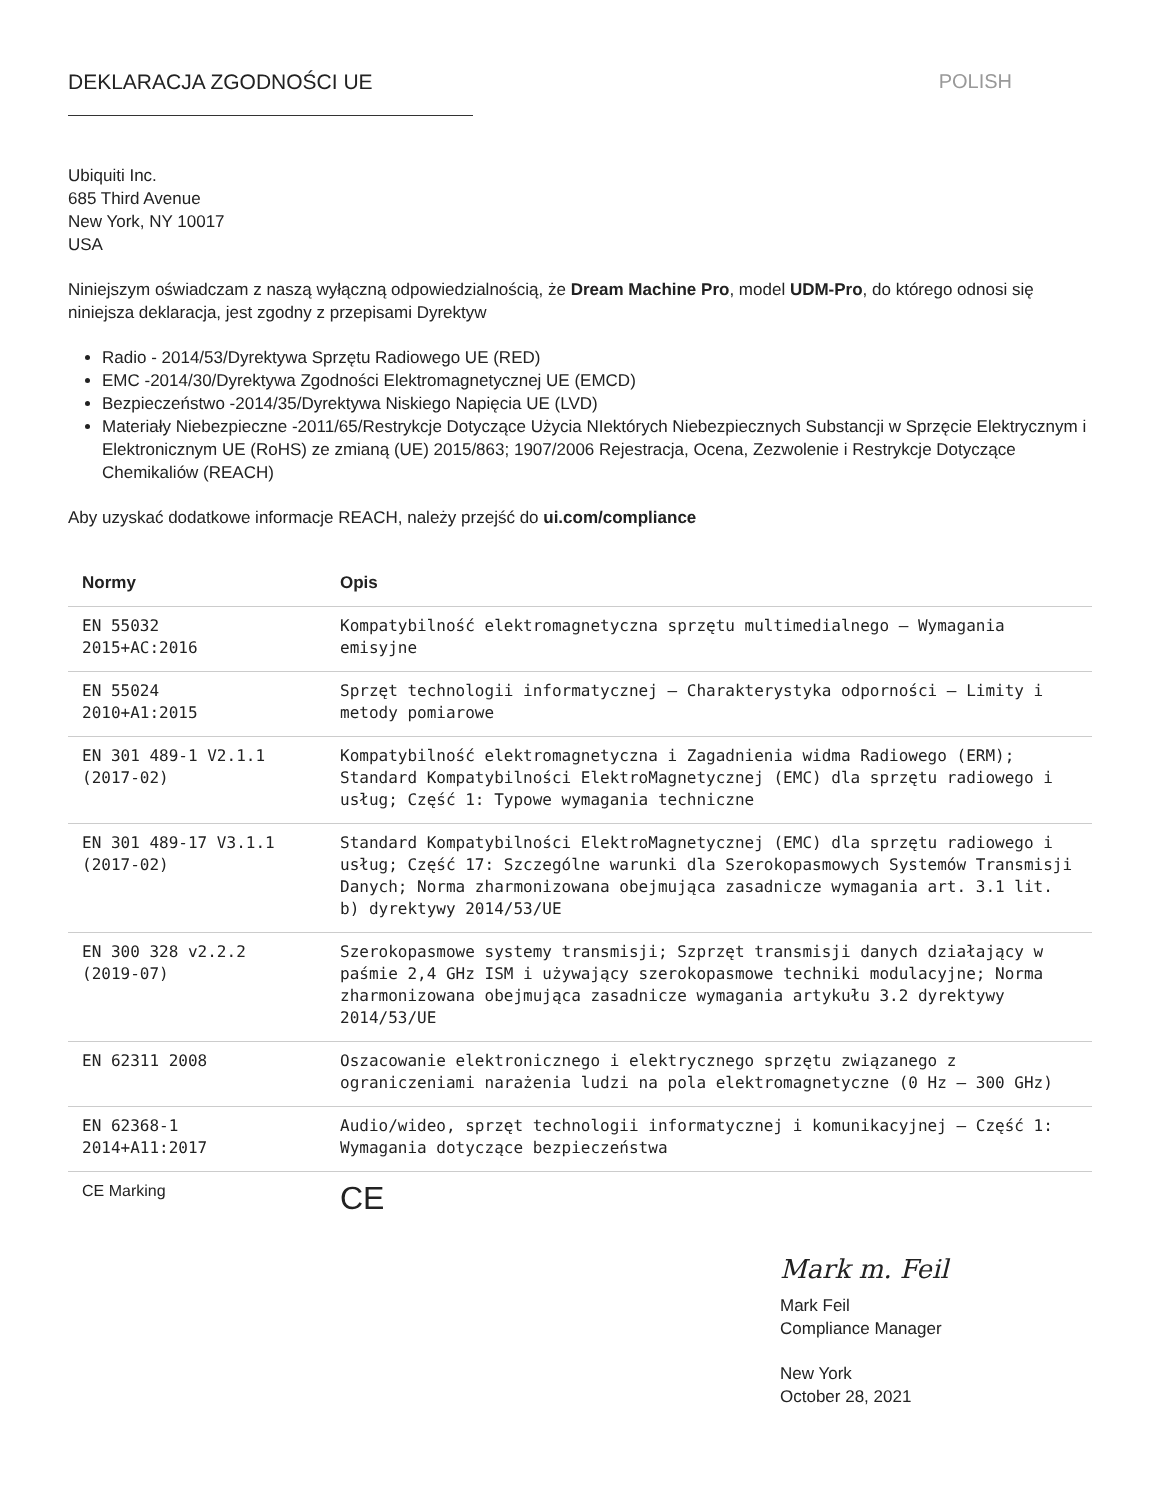DEKLARACJA ZGODNOŚCI UE POLISH
Ubiquiti Inc.
685 Third Avenue
New York, NY 10017
USA
Niniejszym oświadczam z naszą wyłączną odpowiedzialnością, że Dream Machine Pro, model UDM-Pro, do którego odnosi się niniejsza deklaracja, jest zgodny z przepisami Dyrektyw
Radio - 2014/53/Dyrektywa Sprzętu Radiowego UE (RED)
EMC -2014/30/Dyrektywa Zgodności Elektromagnetycznej UE (EMCD)
Bezpieczeństwo -2014/35/Dyrektywa Niskiego Napięcia UE (LVD)
Materiały Niebezpieczne -2011/65/Restrykcje Dotyczące Użycia NIektórych Niebezpiecznych Substancji w Sprzęcie Elektrycznym i Elektronicznym UE (RoHS) ze zmianą (UE) 2015/863; 1907/2006 Rejestracja, Ocena, Zezwolenie i Restrykcje Dotyczące Chemikaliów (REACH)
Aby uzyskać dodatkowe informacje REACH, należy przejść do ui.com/compliance
| Normy | Opis |
| --- | --- |
| EN 55032 2015+AC:2016 | Kompatybilność elektromagnetyczna sprzętu multimedialnego – Wymagania emisyjne |
| EN 55024 2010+A1:2015 | Sprzęt technologii informatycznej – Charakterystyka odporności – Limity i metody pomiarowe |
| EN 301 489-1 V2.1.1 (2017-02) | Kompatybilność elektromagnetyczna i Zagadnienia widma Radiowego (ERM); Standard Kompatybilności ElektroMagnetycznej (EMC) dla sprzętu radiowego i usług; Część 1: Typowe wymagania techniczne |
| EN 301 489-17 V3.1.1 (2017-02) | Standard Kompatybilności ElektroMagnetycznej (EMC) dla sprzętu radiowego i usług; Część 17: Szczególne warunki dla Szerokopasmowych Systemów Transmisji Danych; Norma zharmonizowana obejmująca zasadnicze wymagania art. 3.1 lit. b) dyrektywy 2014/53/UE |
| EN 300 328 v2.2.2 (2019-07) | Szerokopasmowe systemy transmisji; Szprzęt transmisji danych działający w paśmie 2,4 GHz ISM i używający szerokopasmowe techniki modulacyjne; Norma zharmonizowana obejmująca zasadnicze wymagania artykułu 3.2 dyrektywy 2014/53/UE |
| EN 62311 2008 | Oszacowanie elektronicznego i elektrycznego sprzętu związanego z ograniczeniami narażenia ludzi na pola elektromagnetyczne (0 Hz – 300 GHz) |
| EN 62368-1 2014+A11:2017 | Audio/wideo, sprzęt technologii informatycznej i komunikacyjnej – Część 1: Wymagania dotyczące bezpieczeństwa |
| CE Marking | CE |
Mark m. Feil
Mark Feil
Compliance Manager
New York
October 28, 2021